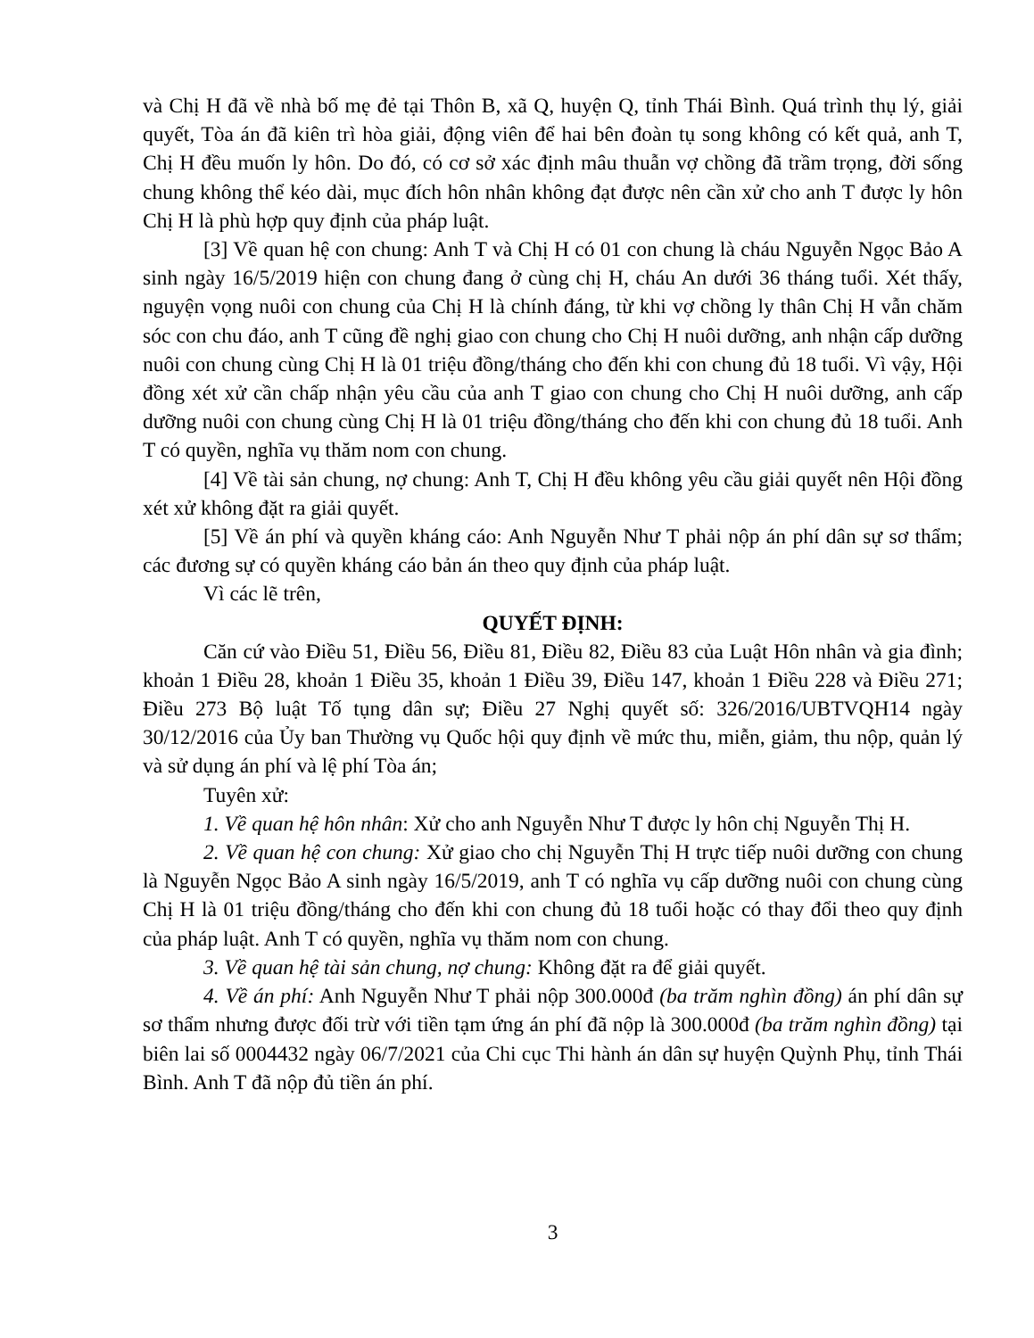và Chị H đã về nhà bố mẹ đẻ tại Thôn B, xã Q, huyện Q, tỉnh Thái Bình. Quá trình thụ lý, giải quyết, Tòa án đã kiên trì hòa giải, động viên để hai bên đoàn tụ song không có kết quả, anh T, Chị H đều muốn ly hôn. Do đó, có cơ sở xác định mâu thuẫn vợ chồng đã trầm trọng, đời sống chung không thể kéo dài, mục đích hôn nhân không đạt được nên cần xử cho anh T được ly hôn Chị H là phù hợp quy định của pháp luật.
[3] Về quan hệ con chung: Anh T và Chị H có 01 con chung là cháu Nguyễn Ngọc Bảo A sinh ngày 16/5/2019 hiện con chung đang ở cùng chị H, cháu An dưới 36 tháng tuổi. Xét thấy, nguyện vọng nuôi con chung của Chị H là chính đáng, từ khi vợ chồng ly thân Chị H vẫn chăm sóc con chu đáo, anh T cũng đề nghị giao con chung cho Chị H nuôi dưỡng, anh nhận cấp dưỡng nuôi con chung cùng Chị H là 01 triệu đồng/tháng cho đến khi con chung đủ 18 tuổi. Vì vậy, Hội đồng xét xử cần chấp nhận yêu cầu của anh T giao con chung cho Chị H nuôi dưỡng, anh cấp dưỡng nuôi con chung cùng Chị H là 01 triệu đồng/tháng cho đến khi con chung đủ 18 tuổi. Anh T có quyền, nghĩa vụ thăm nom con chung.
[4] Về tài sản chung, nợ chung: Anh T, Chị H đều không yêu cầu giải quyết nên Hội đồng xét xử không đặt ra giải quyết.
[5] Về án phí và quyền kháng cáo: Anh Nguyễn Như T phải nộp án phí dân sự sơ thẩm; các đương sự có quyền kháng cáo bản án theo quy định của pháp luật.
Vì các lẽ trên,
QUYẾT ĐỊNH:
Căn cứ vào Điều 51, Điều 56, Điều 81, Điều 82, Điều 83 của Luật Hôn nhân và gia đình; khoản 1 Điều 28, khoản 1 Điều 35, khoản 1 Điều 39, Điều 147, khoản 1 Điều 228 và Điều 271; Điều 273 Bộ luật Tố tụng dân sự; Điều 27 Nghị quyết số: 326/2016/UBTVQH14 ngày 30/12/2016 của Ủy ban Thường vụ Quốc hội quy định về mức thu, miễn, giảm, thu nộp, quản lý và sử dụng án phí và lệ phí Tòa án;
Tuyên xử:
1. Về quan hệ hôn nhân: Xử cho anh Nguyễn Như T được ly hôn chị Nguyễn Thị H.
2. Về quan hệ con chung: Xử giao cho chị Nguyễn Thị H trực tiếp nuôi dưỡng con chung là Nguyễn Ngọc Bảo A sinh ngày 16/5/2019, anh T có nghĩa vụ cấp dưỡng nuôi con chung cùng Chị H là 01 triệu đồng/tháng cho đến khi con chung đủ 18 tuổi hoặc có thay đổi theo quy định của pháp luật. Anh T có quyền, nghĩa vụ thăm nom con chung.
3. Về quan hệ tài sản chung, nợ chung: Không đặt ra để giải quyết.
4. Về án phí: Anh Nguyễn Như T phải nộp 300.000đ (ba trăm nghìn đồng) án phí dân sự sơ thẩm nhưng được đối trừ với tiền tạm ứng án phí đã nộp là 300.000đ (ba trăm nghìn đồng) tại biên lai số 0004432 ngày 06/7/2021 của Chi cục Thi hành án dân sự huyện Quỳnh Phụ, tỉnh Thái Bình. Anh T đã nộp đủ tiền án phí.
3